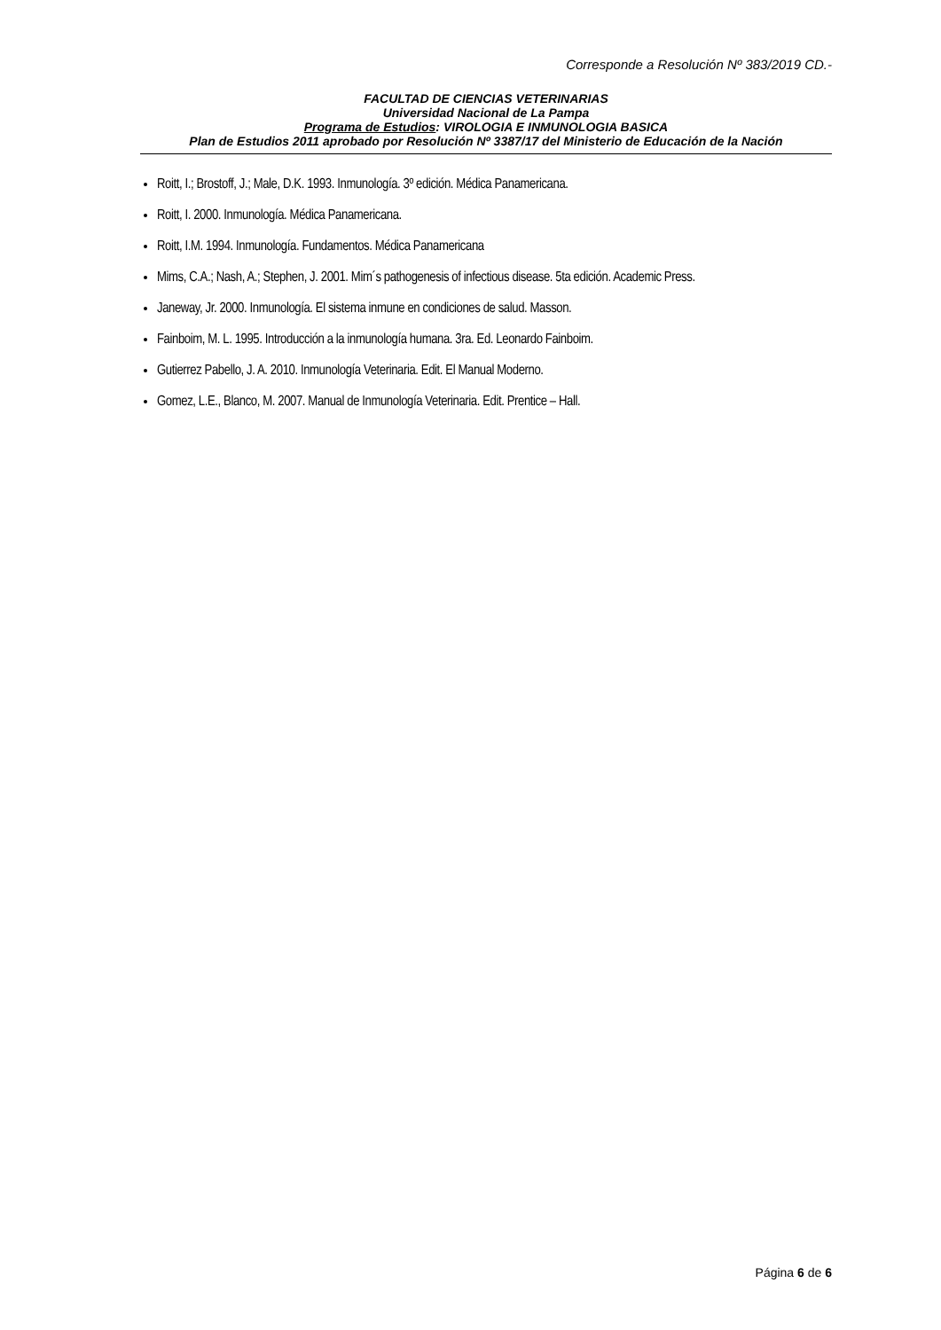Corresponde a Resolución Nº 383/2019 CD.-
FACULTAD DE CIENCIAS VETERINARIAS
Universidad Nacional de La Pampa
Programa de Estudios: VIROLOGIA E INMUNOLOGIA BASICA
Plan de Estudios 2011 aprobado por Resolución Nº 3387/17 del Ministerio de Educación de la Nación
Roitt, I.; Brostoff, J.; Male, D.K. 1993. Inmunología. 3º edición. Médica Panamericana.
Roitt, I. 2000. Inmunología. Médica Panamericana.
Roitt, I.M. 1994. Inmunología. Fundamentos. Médica Panamericana
Mims, C.A.; Nash, A.; Stephen, J. 2001. Mim´s pathogenesis of infectious disease. 5ta edición. Academic Press.
Janeway, Jr. 2000. Inmunología. El sistema inmune en condiciones de salud. Masson.
Fainboim, M. L. 1995. Introducción a la inmunología humana. 3ra. Ed. Leonardo Fainboim.
Gutierrez Pabello, J. A. 2010. Inmunología Veterinaria. Edit. El Manual Moderno.
Gomez, L.E., Blanco, M. 2007. Manual de Inmunología Veterinaria. Edit. Prentice – Hall.
Página 6 de 6